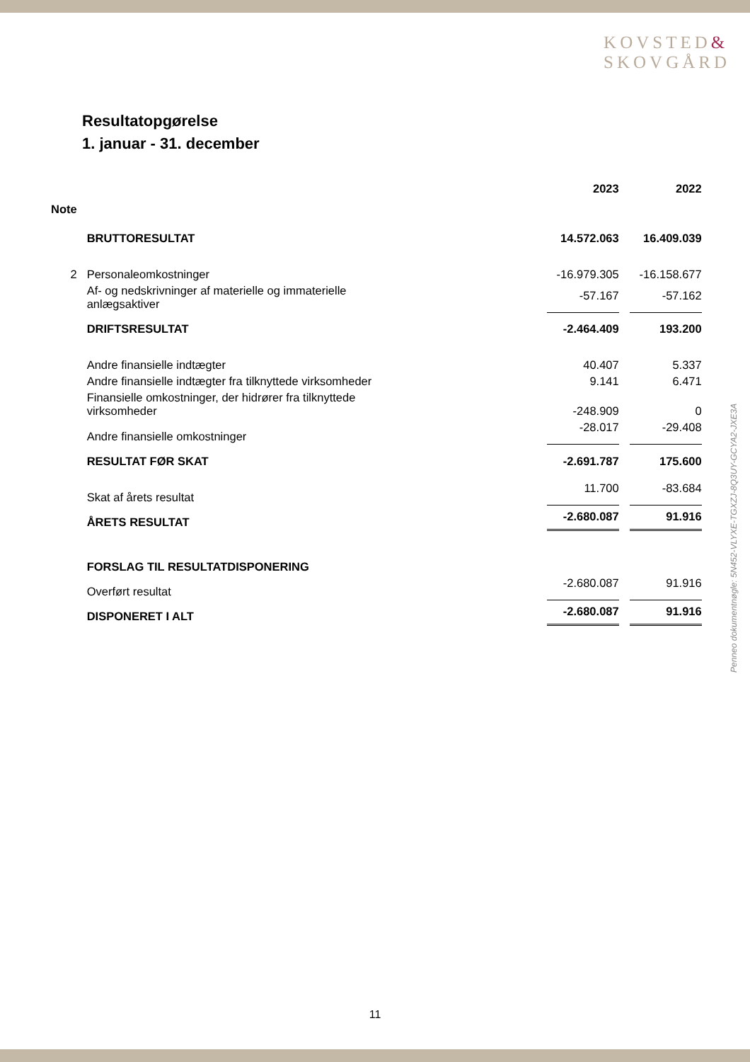KOVSTED&
SKOVGÅRD
Resultatopgørelse
1. januar - 31. december
| | | 2023 | | 2022 |
| Note | | | | |
| | BRUTTORESULTAT | 14.572.063 | | 16.409.039 |
| 2 | Personaleomkostninger | -16.979.305 | | -16.158.677 |
| | Af- og nedskrivninger af materielle og immaterielle anlægsaktiver | -57.167 | | -57.162 |
| | DRIFTSRESULTAT | -2.464.409 | | 193.200 |
| | Andre finansielle indtægter | 40.407 | | 5.337 |
| | Andre finansielle indtægter fra tilknyttede virksomheder | 9.141 | | 6.471 |
| | Finansielle omkostninger, der hidrører fra tilknyttede virksomheder | -248.909 | | 0 |
| | Andre finansielle omkostninger | -28.017 | | -29.408 |
| | RESULTAT FØR SKAT | -2.691.787 | | 175.600 |
| | Skat af årets resultat | 11.700 | | -83.684 |
| | ÅRETS RESULTAT | -2.680.087 | | 91.916 |
| | FORSLAG TIL RESULTATDISPONERING | | | |
| | Overført resultat | -2.680.087 | | 91.916 |
| | DISPONERET I ALT | -2.680.087 | | 91.916 |
Penneo dokumentnøgle: 5N452-VLYXE-TGXZJ-8Q3UY-GCYA2-JXE3A
11